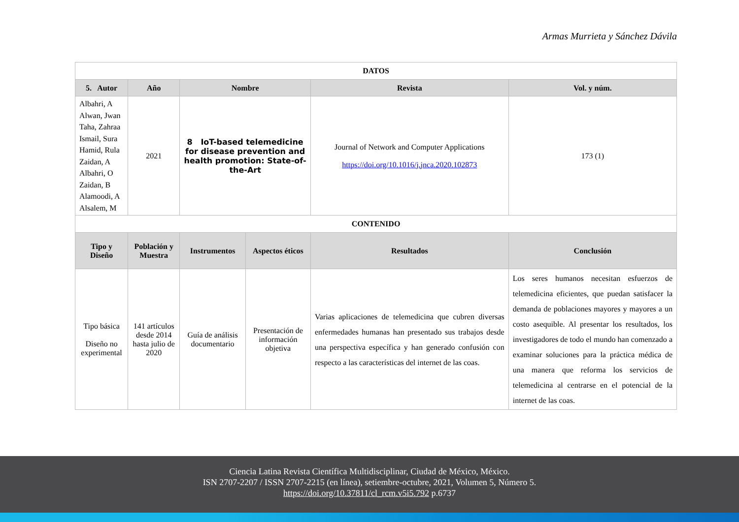Armas Murrieta y Sánchez Dávila
| DATOS | | | | | |
| 5. Autor | Año | Nombre | | Revista | Vol. y núm. |
| Albahri, A Alwan, Jwan Taha, Zahraa Ismail, Sura Hamid, Rula Zaidan, A Albahri, O Zaidan, B Alamoodi, A Alsalem, M | 2021 | 8 IoT-based telemedicine for disease prevention and health promotion: State-of-the-Art | | Journal of Network and Computer Applications https://doi.org/10.1016/j.jnca.2020.102873 | 173 (1) |
| CONTENIDO | | | | | |
| Tipo y Diseño | Población y Muestra | Instrumentos | Aspectos éticos | Resultados | Conclusión |
| Tipo básica Diseño no experimental | 141 artículos desde 2014 hasta julio de 2020 | Guía de análisis documentario | Presentación de información objetiva | Varias aplicaciones de telemedicina que cubren diversas enfermedades humanas han presentado sus trabajos desde una perspectiva específica y han generado confusión con respecto a las características del internet de las coas. | Los seres humanos necesitan esfuerzos de telemedicina eficientes, que puedan satisfacer la demanda de poblaciones mayores y mayores a un costo asequible. Al presentar los resultados, los investigadores de todo el mundo han comenzado a examinar soluciones para la práctica médica de una manera que reforma los servicios de telemedicina al centrarse en el potencial de la internet de las coas. |
Ciencia Latina Revista Científica Multidisciplinar, Ciudad de México, México.
ISN 2707-2207 / ISSN 2707-2215 (en línea), setiembre-octubre, 2021, Volumen 5, Número 5.
https://doi.org/10.37811/cl_rcm.v5i5.792 p.6737